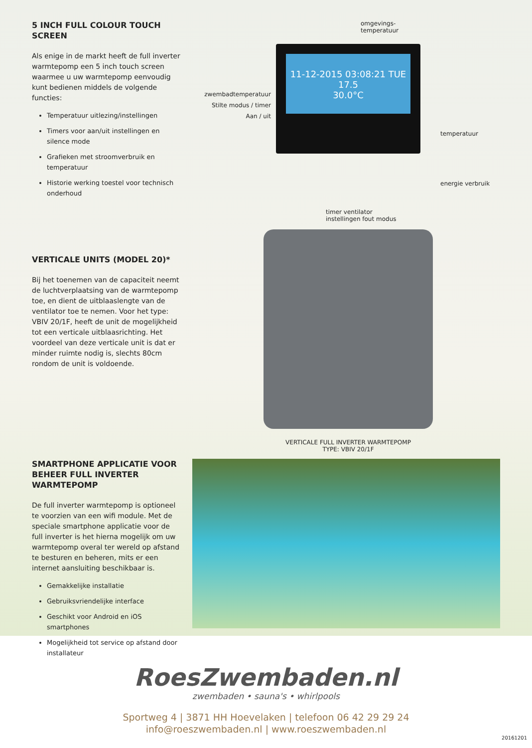5 INCH FULL COLOUR TOUCH SCREEN
Als enige in de markt heeft de full inverter warmtepomp een 5 inch touch screen waarmee u uw warmtepomp eenvoudig kunt bedienen middels de volgende functies:
Temperatuur uitlezing/instellingen
Timers voor aan/uit instellingen en silence mode
Grafieken met stroomverbruik en temperatuur
Historie werking toestel voor technisch onderhoud
omgevings-
temperatuur
zwembadtemperatuur
Stilte modus / timer
Aan / uit
11-12-2015 03:08:21 TUE 17.5
30.0°C
temperatuur
energie verbruik
timer ventilator
instellingen fout modus
VERTICALE UNITS (MODEL 20)*
Bij het toenemen van de capaciteit neemt de luchtverplaatsing van de warmtepomp toe, en dient de uitblaaslengte van de ventilator toe te nemen. Voor het type: VBIV 20/1F, heeft de unit de mogelijkheid tot een verticale uitblaasrichting. Het voordeel van deze verticale unit is dat er minder ruimte nodig is, slechts 80cm rondom de unit is voldoende.
VERTICALE FULL INVERTER WARMTEPOMP
TYPE: VBIV 20/1F
SMARTPHONE APPLICATIE VOOR BEHEER FULL INVERTER WARMTEPOMP
De full inverter warmtepomp is optioneel te voorzien van een wifi module. Met de speciale smartphone applicatie voor de full inverter is het hierna mogelijk om uw warmtepomp overal ter wereld op afstand te besturen en beheren, mits er een internet aansluiting beschikbaar is.
Gemakkelijke installatie
Gebruiksvriendelijke interface
Geschikt voor Android en iOS smartphones
Mogelijkheid tot service op afstand door installateur
RoesZwembaden.nl
zwembaden • sauna's • whirlpools
Sportweg 4 | 3871 HH Hoevelaken | telefoon 06 42 29 29 24
info@roeszwembaden.nl | www.roeszwembaden.nl
20161201